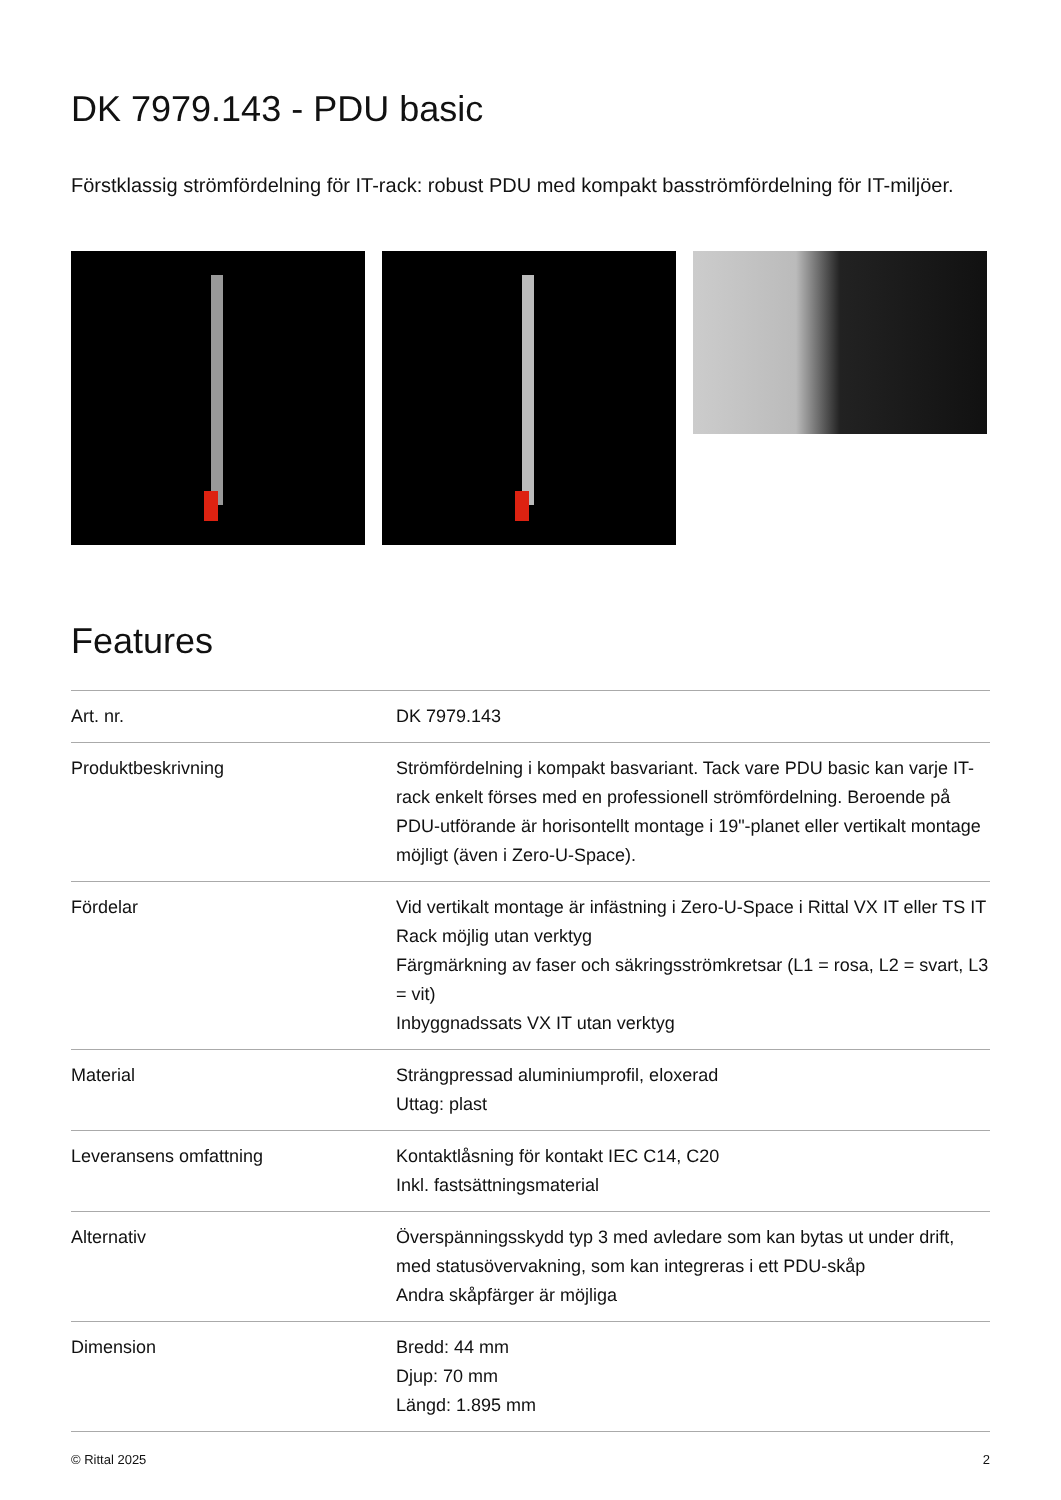DK 7979.143 - PDU basic
Förstklassig strömfördelning för IT-rack: robust PDU med kompakt basströmfördelning för IT-miljöer.
Features
| Art. nr. | DK 7979.143 |
| Produktbeskrivning | Strömfördelning i kompakt basvariant. Tack vare PDU basic kan varje IT-rack enkelt förses med en professionell strömfördelning. Beroende på PDU-utförande är horisontellt montage i 19"-planet eller vertikalt montage möjligt (även i Zero-U-Space). |
| Fördelar | Vid vertikalt montage är infästning i Zero-U-Space i Rittal VX IT eller TS IT Rack möjlig utan verktyg Färgmärkning av faser och säkringsströmkretsar (L1 = rosa, L2 = svart, L3 = vit) Inbyggnadssats VX IT utan verktyg |
| Material | Strängpressad aluminiumprofil, eloxerad Uttag: plast |
| Leveransens omfattning | Kontaktlåsning för kontakt IEC C14, C20 Inkl. fastsättningsmaterial |
| Alternativ | Överspänningsskydd typ 3 med avledare som kan bytas ut under drift, med statusövervakning, som kan integreras i ett PDU-skåp Andra skåpfärger är möjliga |
| Dimension | Bredd: 44 mm Djup: 70 mm Längd: 1.895 mm |
© Rittal 2025 2